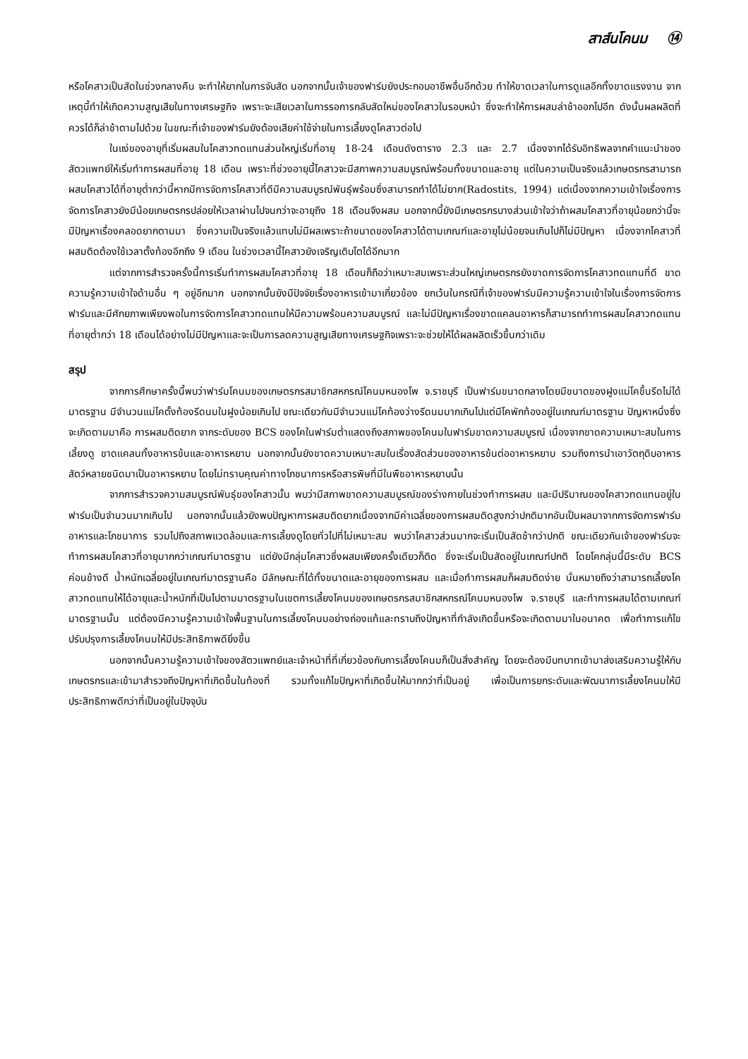สาส์นโคนม ⑭
หรือโคสาวเป็นสัดในช่วงกลางคืน จะทำให้ยากในการจับสัด นอกจากนั้นเจ้าของฟาร์มยังประกอบอาชีพอื่นอีกด้วย ทำให้ขาดเวลาในการดูแลอีกทั้งขาดแรงงาน จากเหตุนี้ทำให้เกิดความสูญเสียในทางเศรษฐกิจ เพราะจะเสียเวลาในการรอการกลับสัดใหม่ของโคสาวในรอบหน้า ซึ่งจะทำให้การผสมล่าช้าออกไปอีก ดังนั้นผลผลิตที่ควรได้ก็ล่าช้าตามไปด้วย ในขณะที่เจ้าของฟาร์มยังต้องเสียค่าใช้จ่ายในการเลี้ยงดูโคสาวต่อไป
ในแง่ของอายุที่เริ่มผสมในโคสาวทดแทนส่วนใหญ่เริ่มที่อายุ 18-24 เดือนดังตาราง 2.3 และ 2.7 เนื่องจากได้รับอิทธิพลจากคำแนะนำของสัตวแพทย์ให้เริ่มทำการผสมที่อายุ 18 เดือน เพราะที่ช่วงอายุนี้โคสาวจะมีสภาพความสมบูรณ์พร้อมทั้งขนาดและอายุ แต่ในความเป็นจริงแล้วเกษตรกรสามารถผสมโคสาวได้ที่อายุต่ำกว่านี้หากมีการจัดการโคสาวที่ดีมีความสมบูรณ์พันธุ์พร้อมซึ่งสามารถทำได้ไม่ยาก(Radostits, 1994) แต่เนื่องจากความเข้าใจเรื่องการจัดการโคสาวยังมีน้อยเกษตรกรปล่อยให้เวลาผ่านไปจนกว่าจะอายุถึง 18 เดือนจึงผสม นอกจากนี้ยังมีเกษตรกรบางส่วนเข้าใจว่าถ้าผสมโคสาวที่อายุน้อยกว่านี้จะมีปัญหาเรื่องคลอดยากตามมา ซึ่งความเป็นจริงแล้วแทบไม่มีผลเพราะถ้าขนาดของโคสาวได้ตามเกณฑ์และอายุไม่น้อยจนเกินไปก็ไม่มีปัญหา เนื่องจากโคสาวที่ผสมติดต้องใช้เวลาตั้งท้องอีกถึง 9 เดือน ในช่วงเวลานี้โคสาวยังเจริญเติบโตได้อีกมาก
แต่จากการสำรวจครั้งนี้การเริ่มทำการผสมโคสาวที่อายุ 18 เดือนก็ถือว่าเหมาะสมเพราะส่วนใหญ่เกษตรกรยังขาดการจัดการโคสาวทดแทนที่ดี ขาดความรู้ความเข้าใจด้านอื่น ๆ อยู่อีกมาก นอกจากนั้นยังมีปัจจัยเรื่องอาหารเข้ามาเกี่ยวข้อง ยกเว้นในกรณีที่เจ้าของฟาร์มมีความรู้ความเข้าใจในเรื่องการจัดการฟาร์มและมีศักยภาพเพียงพอในการจัดการโคสาวทดแทนให้มีความพร้อมความสมบูรณ์ และไม่มีปัญหาเรื่องขาดแคลนอาหารก็สามารถทำการผสมโคสาวทดแทนที่อายุต่ำกว่า 18 เดือนได้อย่างไม่มีปัญหาและจะเป็นการลดความสูญเสียทางเศรษฐกิจเพราะจะช่วยให้ได้ผลผลิตเร็วขึ้นกว่าเดิม
สรุป
จากการศึกษาครั้งนี้พบว่าฟาร์มโคนมของเกษตรกรสมาชิกสหกรณ์โคนมหนองโพ จ.ราชบุรี เป็นฟาร์มขนาดกลางโดยมีขนาดของฝูงแม่โคขึ้นรีดไม่ได้มาตรฐาน มีจำนวนแม่โคตั้งท้องรีดนมในฝูงน้อยเกินไป ขณะเดียวกันมีจำนวนแม่โคท้องว่างรีดนมมากเกินไปแต่มีโคพักท้องอยู่ในเกณฑ์มาตรฐาน ปัญหาหนึ่งซึ่งจะเกิดตามมาคือ การผสมติดยาก จากระดับของ BCS ของโคในฟาร์มต่ำแสดงถึงสภาพของโคนมในฟาร์มขาดความสมบูรณ์ เนื่องจากขาดความเหมาะสมในการเลี้ยงดู ขาดแคลนทั้งอาหารข้นและอาหารหยาบ นอกจากนั้นยังขาดความเหมาะสมในเรื่องสัดส่วนของอาหารข้นต่ออาหารหยาบ รวมถึงการนำเอาวัตถุดิบอาหารสัตว์หลายชนิดมาเป็นอาหารหยาบ โดยไม่ทราบคุณค่าทางโภชนาการหรือสารพิษที่มีในพืชอาหารหยาบนั้น
จากการสำรวจความสมบูรณ์พันธุ์ของโคสาวนั้น พบว่ามีสภาพขาดความสมบูรณ์ของร่างกายในช่วงทำการผสม และมีปริมาณของโคสาวทดแทนอยู่ในฟาร์มเป็นจำนวนมากเกินไป นอกจากนั้นแล้วยังพบปัญหาการผสมติดยากเนื่องจากมีค่าเฉลี่ยของการผสมติดสูงกว่าปกติมากอันเป็นผลมาจากการจัดการฟาร์ม อาหารและโภชนาการ รวมไปถึงสภาพแวดล้อมและการเลี้ยงดูโดยทั่วไปที่ไม่เหมาะสม พบว่าโคสาวส่วนมากจะเริ่มเป็นสัดช้ากว่าปกติ ขณะเดียวกันเจ้าของฟาร์มจะทำการผสมโคสาวที่อายุมากกว่าเกณฑ์มาตรฐาน แต่ยังมีกลุ่มโคสาวซึ่งผสมเพียงครั้งเดียวก็ติด ซึ่งจะเริ่มเป็นสัดอยู่ในเกณฑ์ปกติ โดยโคกลุ่มนี้มีระดับ BCS ค่อนข้างดี น้ำหนักเฉลี่ยอยู่ในเกณฑ์มาตรฐานคือ มีลักษณะที่ได้ทั้งขนาดและอายุของการผสม และเมื่อทำการผสมก็ผสมติดง่าย นั่นหมายถึงว่าสามารถเลี้ยงโคสาวทดแทนให้ได้อายุและน้ำหนักที่เป็นไปตามมาตรฐานในเขตการเลี้ยงโคนมของเกษตรกรสมาชิกสหกรณ์โคนมหนองโพ จ.ราชบุรี และทำการผสมได้ตามเกณฑ์มาตรฐานนั้น แต่ต้องมีความรู้ความเข้าใจพื้นฐานในการเลี้ยงโคนมอย่างถ่องแท้และทราบถึงปัญหาที่กำลังเกิดขึ้นหรือจะเกิดตามมาในอนาคต เพื่อทำการแก้ไขปรับปรุงการเลี้ยงโคนมให้มีประสิทธิภาพดียิ่งขึ้น
นอกจากนั้นความรู้ความเข้าใจของสัตวแพทย์และเจ้าหน้าที่ที่เกี่ยวข้องกับการเลี้ยงโคนมก็เป็นสิ่งสำคัญ โดยจะต้องมีบทบาทเข้ามาส่งเสริมความรู้ให้กับเกษตรกรและเข้ามาสำรวจถึงปัญหาที่เกิดขึ้นในท้องที่ รวมทั้งแก้ไขปัญหาที่เกิดขึ้นให้มากกว่าที่เป็นอยู่ เพื่อเป็นการยกระดับและพัฒนาการเลี้ยงโคนมให้มีประสิทธิภาพดีกว่าที่เป็นอยู่ในปัจจุบัน